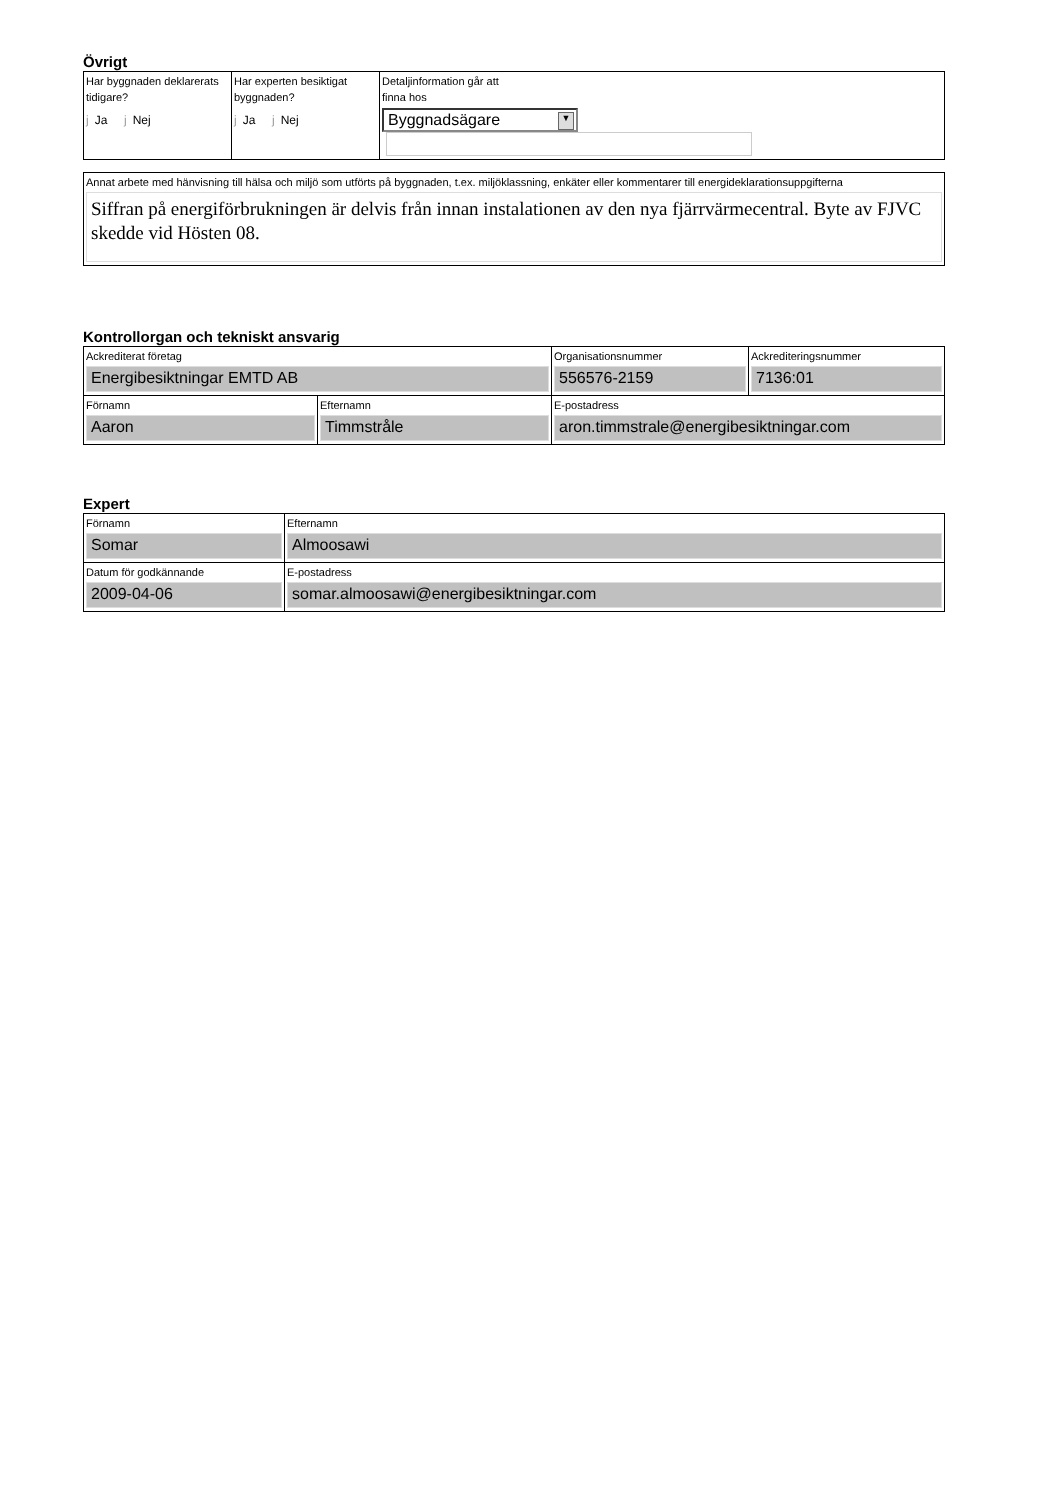Övrigt
| Har byggnaden deklarerats tidigare? j Ja j Nej | Har experten besiktigat byggnaden? j Ja j Nej | Detaljinformation går att finna hos Byggnadsägare ▼ |
| Annat arbete med hänvisning till hälsa och miljö som utförts på byggnaden, t.ex. miljöklassning, enkäter eller kommentarer till energideklarationsuppgifterna Siffran på energiförbrukningen är delvis från innan instalationen av den nya fjärrvärmecentral. Byte av FJVC skedde vid Hösten 08. |
Kontrollorgan och tekniskt ansvarig
| Ackrediterat företag Energibesiktningar EMTD AB | | Organisationsnummer 556576-2159 | Ackrediteringsnummer 7136:01 |
| Förnamn Aaron | Efternamn Timmstråle | E-postadress aron.timmstrale@energibesiktningar.com | |
Expert
| Förnamn Somar | Efternamn Almoosawi |
| Datum för godkännande 2009-04-06 | E-postadress somar.almoosawi@energibesiktningar.com |